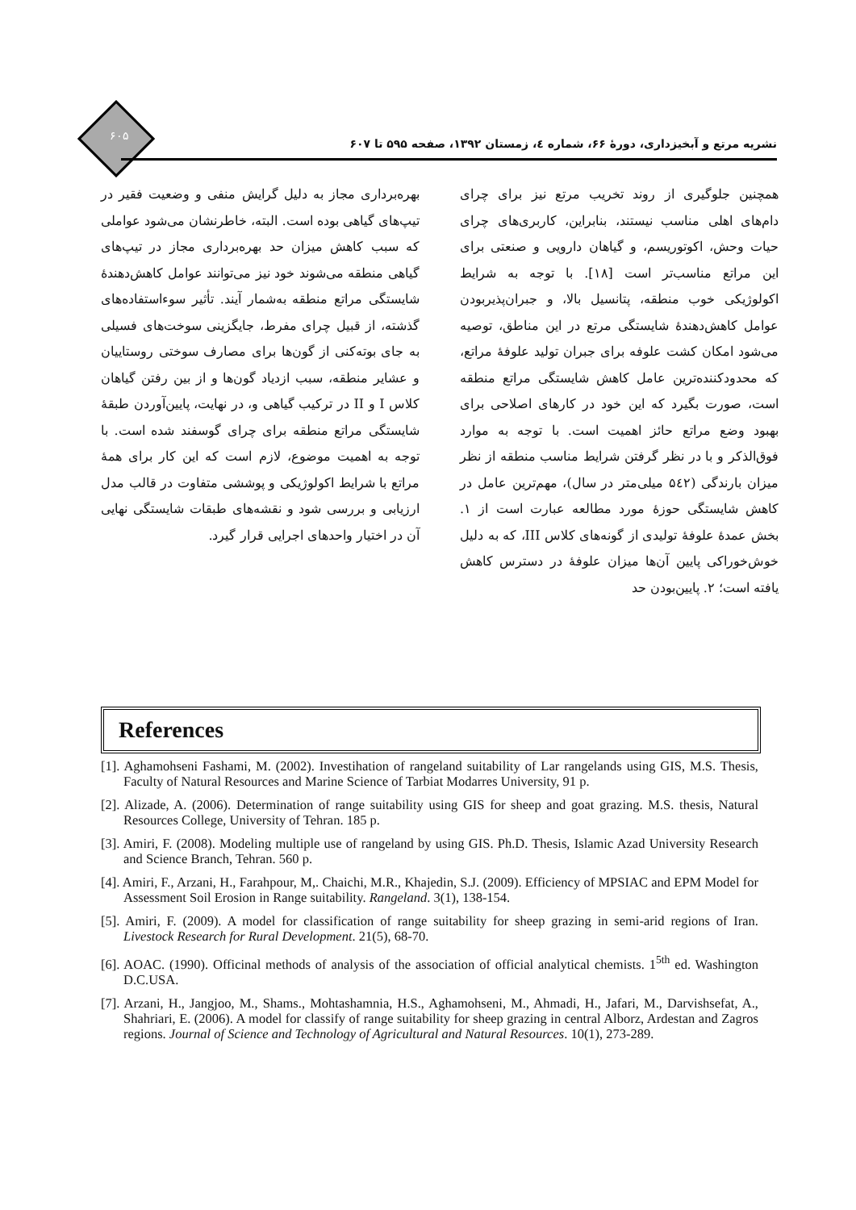۶۰۵
نشریه مرتع و آبخیزداری، دورهٔ ۶۶، شماره ٤، زمستان ۱۳۹۲، صفحه ۵۹۵ تا ۶۰۷
همچنین جلوگیری از روند تخریب مرتع نیز برای چرای دام‌های اهلی مناسب نیستند، بنابراین، کاربری‌های چرای حیات وحش، اکوتوریسم، و گیاهان دارویی و صنعتی برای این مراتع مناسب‌تر است [۱۸]. با توجه به شرایط اکولوژیکی خوب منطقه، پتانسیل بالا، و جبران‌پذیربودن عوامل کاهش‌دهندهٔ شایستگی مرتع در این مناطق، توصیه می‌شود امکان کشت علوفه برای جبران تولید علوفهٔ مراتع، که محدودکننده‌ترین عامل کاهش شایستگی مراتع منطقه است، صورت بگیرد که این خود در کارهای اصلاحی برای بهبود وضع مراتع حائز اهمیت است. با توجه به موارد فوق‌الذکر و با در نظر گرفتن شرایط مناسب منطقه از نظر میزان بارندگی (۵٤۲ میلی‌متر در سال)، مهم‌ترین عامل در کاهش شایستگی حوزهٔ مورد مطالعه عبارت است از ۱. بخش عمدهٔ علوفهٔ تولیدی از گونه‌های کلاس III، که به دلیل خوش‌خوراکی پایین آن‌ها میزان علوفهٔ در دسترس کاهش یافته است؛ ۲. پایین‌بودن حد
بهره‌برداری مجاز به دلیل گرایش منفی و وضعیت فقیر در تیپ‌های گیاهی بوده است. البته، خاطرنشان می‌شود عواملی که سبب کاهش میزان حد بهره‌برداری مجاز در تیپ‌های گیاهی منطقه می‌شوند خود نیز می‌توانند عوامل کاهش‌دهندهٔ شایستگی مراتع منطقه به‌شمار آیند. تأثیر سوءاستفاده‌های گذشته، از قبیل چرای مفرط، جایگزینی سوخت‌های فسیلی به جای بوته‌کنی از گون‌ها برای مصارف سوختی روستاییان و عشایر منطقه، سبب ازدیاد گون‌ها و از بین رفتن گیاهان کلاس I و II در ترکیب گیاهی و، در نهایت، پایین‌آوردن طبقهٔ شایستگی مراتع منطقه برای چرای گوسفند شده است. با توجه به اهمیت موضوع، لازم است که این کار برای همهٔ مراتع با شرایط اکولوژیکی و پوششی متفاوت در قالب مدل ارزیابی و بررسی شود و نقشه‌های طبقات شایستگی نهایی آن در اختیار واحدهای اجرایی قرار گیرد.
References
[1]. Aghamohseni Fashami, M. (2002). Investihation of rangeland suitability of Lar rangelands using GIS, M.S. Thesis, Faculty of Natural Resources and Marine Science of Tarbiat Modarres University, 91 p.
[2]. Alizade, A. (2006). Determination of range suitability using GIS for sheep and goat grazing. M.S. thesis, Natural Resources College, University of Tehran. 185 p.
[3]. Amiri, F. (2008). Modeling multiple use of rangeland by using GIS. Ph.D. Thesis, Islamic Azad University Research and Science Branch, Tehran. 560 p.
[4]. Amiri, F., Arzani, H., Farahpour, M,. Chaichi, M.R., Khajedin, S.J. (2009). Efficiency of MPSIAC and EPM Model for Assessment Soil Erosion in Range suitability. Rangeland. 3(1), 138-154.
[5]. Amiri, F. (2009). A model for classification of range suitability for sheep grazing in semi-arid regions of Iran. Livestock Research for Rural Development. 21(5), 68-70.
[6]. AOAC. (1990). Officinal methods of analysis of the association of official analytical chemists. 1<sup>5th</sup> ed. Washington D.C.USA.
[7]. Arzani, H., Jangjoo, M., Shams., Mohtashamnia, H.S., Aghamohseni, M., Ahmadi, H., Jafari, M., Darvishsefat, A., Shahriari, E. (2006). A model for classify of range suitability for sheep grazing in central Alborz, Ardestan and Zagros regions. Journal of Science and Technology of Agricultural and Natural Resources. 10(1), 273-289.